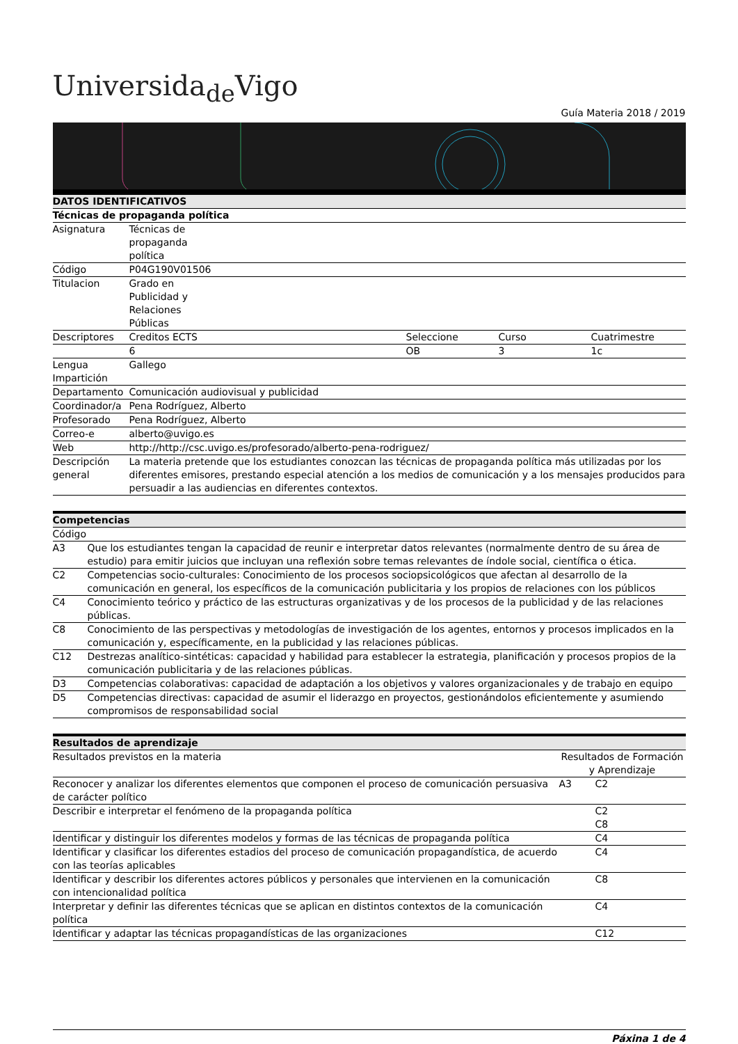Universida<sub>de</sub>Vigo
Guía Materia 2018 / 2019
| DATOS IDENTIFICATIVOS | | | | |
| Técnicas de propaganda política | | | | |
| Asignatura | Técnicas de propaganda política | | | |
| Código | P04G190V01506 | | | |
| Titulacion | Grado en Publicidad y Relaciones Públicas | | | |
| Descriptores | Creditos ECTS | Seleccione | Curso | Cuatrimestre |
| | 6 | OB | 3 | 1c |
| Lengua Impartición | Gallego | | | |
| Departamento | Comunicación audiovisual y publicidad | | | |
| Coordinador/a | Pena Rodríguez, Alberto | | | |
| Profesorado | Pena Rodríguez, Alberto | | | |
| Correo-e | alberto@uvigo.es | | | |
| Web | http://http://csc.uvigo.es/profesorado/alberto-pena-rodriguez/ | | | |
| Descripción general | La materia pretende que los estudiantes conozcan las técnicas de propaganda política más utilizadas por los diferentes emisores, prestando especial atención a los medios de comunicación y a los mensajes producidos para persuadir a las audiencias en diferentes contextos. | | | |
| Competencias | |
| Código | |
| A3 | Que los estudiantes tengan la capacidad de reunir e interpretar datos relevantes (normalmente dentro de su área de estudio) para emitir juicios que incluyan una reflexión sobre temas relevantes de índole social, científica o ética. |
| C2 | Competencias socio-culturales: Conocimiento de los procesos sociopsicológicos que afectan al desarrollo de la comunicación en general, los específicos de la comunicación publicitaria y los propios de relaciones con los públicos |
| C4 | Conocimiento teórico y práctico de las estructuras organizativas y de los procesos de la publicidad y de las relaciones públicas. |
| C8 | Conocimiento de las perspectivas y metodologías de investigación de los agentes, entornos y procesos implicados en la comunicación y, específicamente, en la publicidad y las relaciones públicas. |
| C12 | Destrezas analítico-sintéticas: capacidad y habilidad para establecer la estrategia, planificación y procesos propios de la comunicación publicitaria y de las relaciones públicas. |
| D3 | Competencias colaborativas: capacidad de adaptación a los objetivos y valores organizacionales y de trabajo en equipo |
| D5 | Competencias directivas: capacidad de asumir el liderazgo en proyectos, gestionándolos eficientemente y asumiendo compromisos de responsabilidad social |
| Resultados de aprendizaje | | |
| Resultados previstos en la materia | Resultados de Formación y Aprendizaje | |
| Reconocer y analizar los diferentes elementos que componen el proceso de comunicación persuasiva de carácter político | A3 | C2 |
| Describir e interpretar el fenómeno de la propaganda política | | C2 C8 |
| Identificar y distinguir los diferentes modelos y formas de las técnicas de propaganda política | | C4 |
| Identificar y clasificar los diferentes estadios del proceso de comunicación propagandística, de acuerdo con las teorías aplicables | | C4 |
| Identificar y describir los diferentes actores públicos y personales que intervienen en la comunicación con intencionalidad política | | C8 |
| Interpretar y definir las diferentes técnicas que se aplican en distintos contextos de la comunicación política | | C4 |
| Identificar y adaptar las técnicas propagandísticas de las organizaciones | | C12 |
Páxina 1 de 4